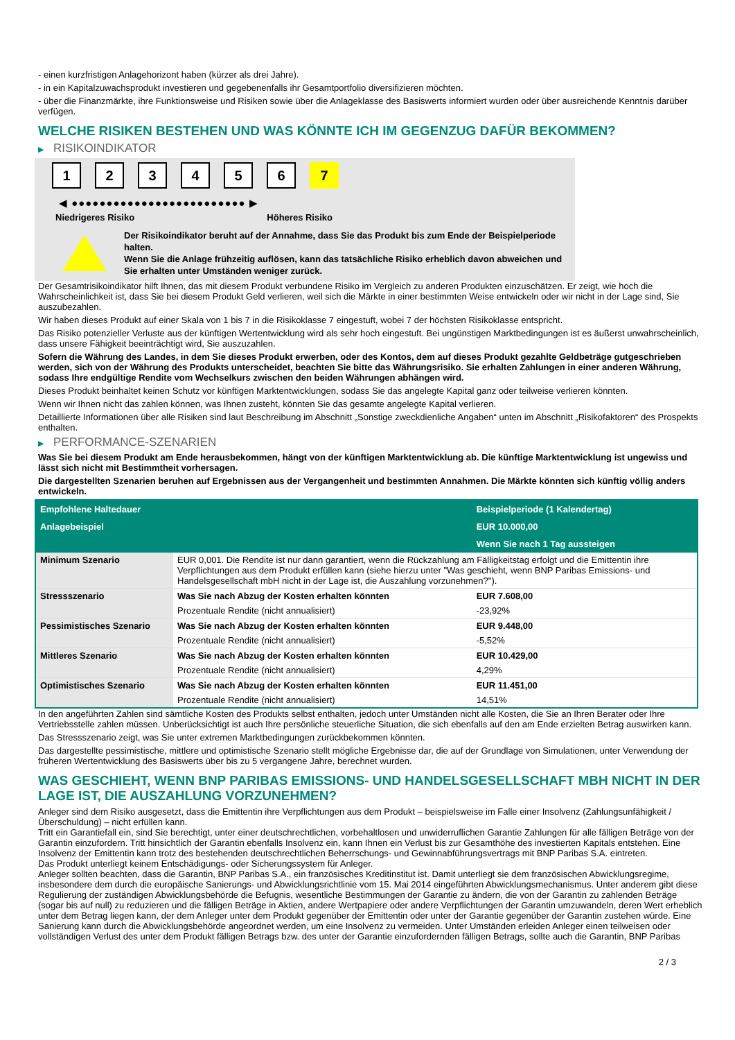- einen kurzfristigen Anlagehorizont haben (kürzer als drei Jahre).
- in ein Kapitalzuwachsprodukt investieren und gegebenenfalls ihr Gesamtportfolio diversifizieren möchten.
- über die Finanzmärkte, ihre Funktionsweise und Risiken sowie über die Anlageklasse des Basiswerts informiert wurden oder über ausreichende Kenntnis darüber verfügen.
WELCHE RISIKEN BESTEHEN UND WAS KÖNNTE ICH IM GEGENZUG DAFÜR BEKOMMEN?
▶ RISIKOINDIKATOR
1 2 3 4 5 6 7
◀ ●●●●●●●●●●●●●●●●●●●●●●●●● ▶
Niedrigeres Risiko Höheres Risiko
Der Risikoindikator beruht auf der Annahme, dass Sie das Produkt bis zum Ende der Beispielperiode halten.
Wenn Sie die Anlage frühzeitig auflösen, kann das tatsächliche Risiko erheblich davon abweichen und Sie erhalten unter Umständen weniger zurück.
Der Gesamtrisikoindikator hilft Ihnen, das mit diesem Produkt verbundene Risiko im Vergleich zu anderen Produkten einzuschätzen. Er zeigt, wie hoch die Wahrscheinlichkeit ist, dass Sie bei diesem Produkt Geld verlieren, weil sich die Märkte in einer bestimmten Weise entwickeln oder wir nicht in der Lage sind, Sie auszubezahlen.
Wir haben dieses Produkt auf einer Skala von 1 bis 7 in die Risikoklasse 7 eingestuft, wobei 7 der höchsten Risikoklasse entspricht.
Das Risiko potenzieller Verluste aus der künftigen Wertentwicklung wird als sehr hoch eingestuft. Bei ungünstigen Marktbedingungen ist es äußerst unwahrscheinlich, dass unsere Fähigkeit beeinträchtigt wird, Sie auszuzahlen.
Sofern die Währung des Landes, in dem Sie dieses Produkt erwerben, oder des Kontos, dem auf dieses Produkt gezahlte Geldbeträge gutgeschrieben werden, sich von der Währung des Produkts unterscheidet, beachten Sie bitte das Währungsrisiko. Sie erhalten Zahlungen in einer anderen Währung, sodass Ihre endgültige Rendite vom Wechselkurs zwischen den beiden Währungen abhängen wird.
Dieses Produkt beinhaltet keinen Schutz vor künftigen Marktentwicklungen, sodass Sie das angelegte Kapital ganz oder teilweise verlieren könnten.
Wenn wir Ihnen nicht das zahlen können, was Ihnen zusteht, könnten Sie das gesamte angelegte Kapital verlieren.
Detaillierte Informationen über alle Risiken sind laut Beschreibung im Abschnitt „Sonstige zweckdienliche Angaben“ unten im Abschnitt „Risikofaktoren“ des Prospekts enthalten.
▶ PERFORMANCE-SZENARIEN
Was Sie bei diesem Produkt am Ende herausbekommen, hängt von der künftigen Marktentwicklung ab. Die künftige Marktentwicklung ist ungewiss und lässt sich nicht mit Bestimmtheit vorhersagen.
Die dargestellten Szenarien beruhen auf Ergebnissen aus der Vergangenheit und bestimmten Annahmen. Die Märkte könnten sich künftig völlig anders entwickeln.
| Empfohlene Haltedauer | | Beispielperiode (1 Kalendertag) |
| Anlagebeispiel | | EUR 10.000,00 |
| | | Wenn Sie nach 1 Tag aussteigen |
| Minimum Szenario | EUR 0,001. Die Rendite ist nur dann garantiert, wenn die Rückzahlung am Fälligkeitstag erfolgt und die Emittentin ihre Verpflichtungen aus dem Produkt erfüllen kann (siehe hierzu unter "Was geschieht, wenn BNP Paribas Emissions- und Handelsgesellschaft mbH nicht in der Lage ist, die Auszahlung vorzunehmen?"). | |
| Stressszenario | Was Sie nach Abzug der Kosten erhalten könnten | EUR 7.608,00 |
| | Prozentuale Rendite (nicht annualisiert) | -23,92% |
| Pessimistisches Szenario | Was Sie nach Abzug der Kosten erhalten könnten | EUR 9.448,00 |
| | Prozentuale Rendite (nicht annualisiert) | -5,52% |
| Mittleres Szenario | Was Sie nach Abzug der Kosten erhalten könnten | EUR 10.429,00 |
| | Prozentuale Rendite (nicht annualisiert) | 4,29% |
| Optimistisches Szenario | Was Sie nach Abzug der Kosten erhalten könnten | EUR 11.451,00 |
| | Prozentuale Rendite (nicht annualisiert) | 14,51% |
In den angeführten Zahlen sind sämtliche Kosten des Produkts selbst enthalten, jedoch unter Umständen nicht alle Kosten, die Sie an Ihren Berater oder Ihre Vertriebsstelle zahlen müssen. Unberücksichtigt ist auch Ihre persönliche steuerliche Situation, die sich ebenfalls auf den am Ende erzielten Betrag auswirken kann.
Das Stressszenario zeigt, was Sie unter extremen Marktbedingungen zurückbekommen könnten.
Das dargestellte pessimistische, mittlere und optimistische Szenario stellt mögliche Ergebnisse dar, die auf der Grundlage von Simulationen, unter Verwendung der früheren Wertentwicklung des Basiswerts über bis zu 5 vergangene Jahre, berechnet wurden.
WAS GESCHIEHT, WENN BNP PARIBAS EMISSIONS- UND HANDELSGESELLSCHAFT MBH NICHT IN DER LAGE IST, DIE AUSZAHLUNG VORZUNEHMEN?
Anleger sind dem Risiko ausgesetzt, dass die Emittentin ihre Verpflichtungen aus dem Produkt – beispielsweise im Falle einer Insolvenz (Zahlungsunfähigkeit / Überschuldung) – nicht erfüllen kann.
Tritt ein Garantiefall ein, sind Sie berechtigt, unter einer deutschrechtlichen, vorbehaltlosen und unwiderruflichen Garantie Zahlungen für alle fälligen Beträge von der Garantin einzufordern. Tritt hinsichtlich der Garantin ebenfalls Insolvenz ein, kann Ihnen ein Verlust bis zur Gesamthöhe des investierten Kapitals entstehen. Eine Insolvenz der Emittentin kann trotz des bestehenden deutschrechtlichen Beherrschungs- und Gewinnabführungsvertrags mit BNP Paribas S.A. eintreten.
Das Produkt unterliegt keinem Entschädigungs- oder Sicherungssystem für Anleger.
Anleger sollten beachten, dass die Garantin, BNP Paribas S.A., ein französisches Kreditinstitut ist. Damit unterliegt sie dem französischen Abwicklungsregime, insbesondere dem durch die europäische Sanierungs- und Abwicklungsrichtlinie vom 15. Mai 2014 eingeführten Abwicklungsmechanismus. Unter anderem gibt diese Regulierung der zuständigen Abwicklungsbehörde die Befugnis, wesentliche Bestimmungen der Garantie zu ändern, die von der Garantin zu zahlenden Beträge (sogar bis auf null) zu reduzieren und die fälligen Beträge in Aktien, andere Wertpapiere oder andere Verpflichtungen der Garantin umzuwandeln, deren Wert erheblich unter dem Betrag liegen kann, der dem Anleger unter dem Produkt gegenüber der Emittentin oder unter der Garantie gegenüber der Garantin zustehen würde. Eine Sanierung kann durch die Abwicklungsbehörde angeordnet werden, um eine Insolvenz zu vermeiden. Unter Umständen erleiden Anleger einen teilweisen oder vollständigen Verlust des unter dem Produkt fälligen Betrags bzw. des unter der Garantie einzufordernden fälligen Betrags, sollte auch die Garantin, BNP Paribas
2 / 3